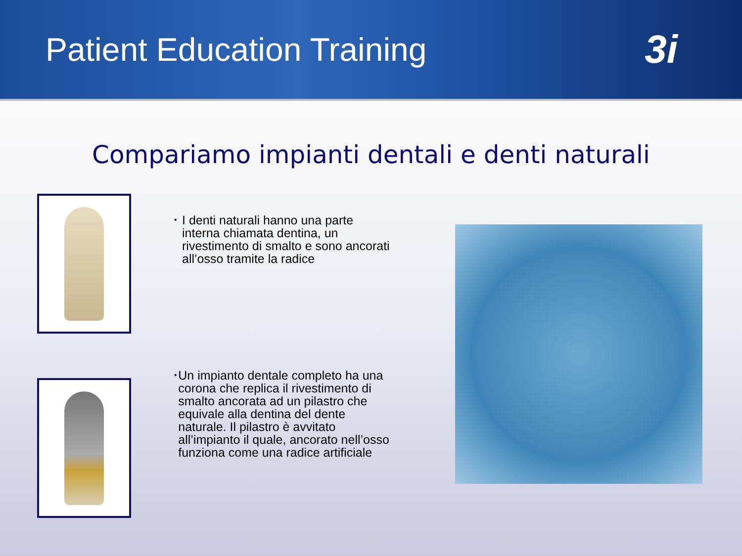Patient Education Training
3i
Compariamo impianti dentali e denti naturali
•
I denti naturali hanno una parte interna chiamata dentina, un rivestimento di smalto e sono ancorati all’osso tramite la radice
•
Un impianto dentale completo ha una corona che replica il rivestimento di smalto ancorata ad un pilastro che equivale alla dentina del dente naturale. Il pilastro è avvitato all’impianto il quale, ancorato nell’osso funziona come una radice artificiale